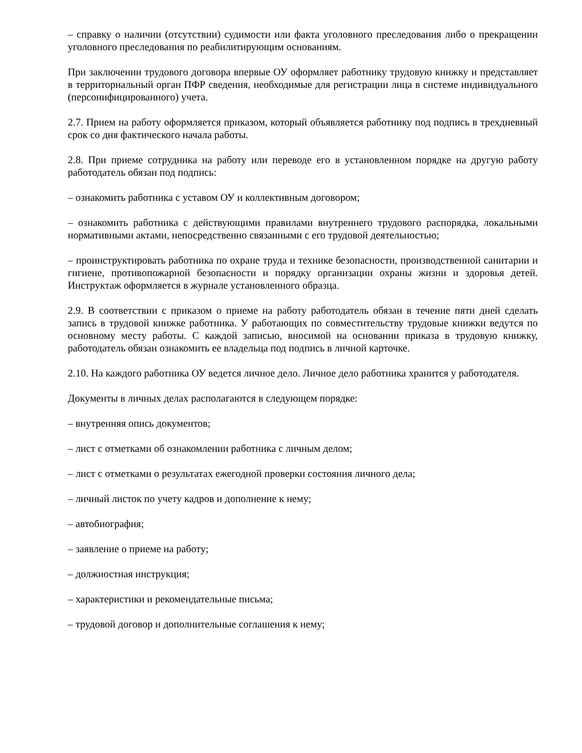– справку о наличии (отсутствии) судимости или факта уголовного преследования либо о прекращении уголовного преследования по реабилитирующим основаниям.
При заключении трудового договора впервые ОУ оформляет работнику трудовую книжку и представляет в территориальный орган ПФР сведения, необходимые для регистрации лица в системе индивидуального (персонифицированного) учета.
2.7. Прием на работу оформляется приказом, который объявляется работнику под подпись в трехдневный срок со дня фактического начала работы.
2.8. При приеме сотрудника на работу или переводе его в установленном порядке на другую работу работодатель обязан под подпись:
– ознакомить работника с уставом ОУ и коллективным договором;
– ознакомить работника с действующими правилами внутреннего трудового распорядка, локальными нормативными актами, непосредственно связанными с его трудовой деятельностью;
– проинструктировать работника по охране труда и технике безопасности, производственной санитарии и гигиене, противопожарной безопасности и порядку организации охраны жизни и здоровья детей. Инструктаж оформляется в журнале установленного образца.
2.9. В соответствии с приказом о приеме на работу работодатель обязан в течение пяти дней сделать запись в трудовой книжке работника. У работающих по совместительству трудовые книжки ведутся по основному месту работы. С каждой записью, вносимой на основании приказа в трудовую книжку, работодатель обязан ознакомить ее владельца под подпись в личной карточке.
2.10. На каждого работника ОУ ведется личное дело. Личное дело работника хранится у работодателя.
Документы в личных делах располагаются в следующем порядке:
– внутренняя опись документов;
– лист с отметками об ознакомлении работника с личным делом;
– лист с отметками о результатах ежегодной проверки состояния личного дела;
– личный листок по учету кадров и дополнение к нему;
– автобиография;
– заявление о приеме на работу;
– должностная инструкция;
– характеристики и рекомендательные письма;
– трудовой договор и дополнительные соглашения к нему;